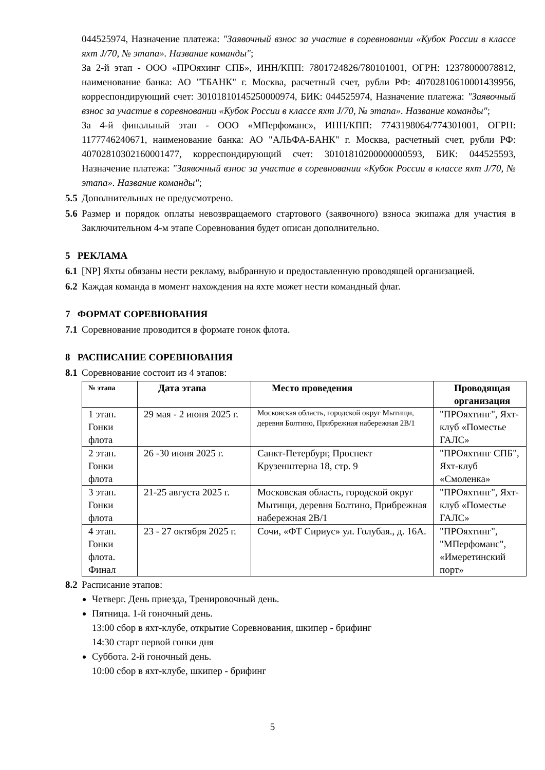044525974, Назначение платежа: "Заявочный взнос за участие в соревновании «Кубок России в классе яхт J/70, № этапа». Название команды";
За 2-й этап - ООО «ПРОяхинг СПБ», ИНН/КПП: 7801724826/780101001, ОГРН: 12378000078812, наименование банка: АО "ТБАНК" г. Москва, расчетный счет, рубли РФ: 40702810610001439956, корреспондирующий счет: 30101810145250000974, БИК: 044525974, Назначение платежа: "Заявочный взнос за участие в соревновании «Кубок России в классе яхт J/70, № этапа». Название команды";
За 4-й финальный этап - ООО «МПерфоманс», ИНН/КПП: 7743198064/774301001, ОГРН: 1177746240671, наименование банка: АО "АЛЬФА-БАНК" г. Москва, расчетный счет, рубли РФ: 40702810302160001477, корреспондирующий счет: 30101810200000000593, БИК: 044525593, Назначение платежа: "Заявочный взнос за участие в соревновании «Кубок России в классе яхт J/70, № этапа». Название команды";
5.5 Дополнительных не предусмотрено.
5.6 Размер и порядок оплаты невозвращаемого стартового (заявочного) взноса экипажа для участия в Заключительном 4-м этапе Соревнования будет описан дополнительно.
5 РЕКЛАМА
6.1 [NP] Яхты обязаны нести рекламу, выбранную и предоставленную проводящей организацией.
6.2 Каждая команда в момент нахождения на яхте может нести командный флаг.
7 ФОРМАТ СОРЕВНОВАНИЯ
7.1 Соревнование проводится в формате гонок флота.
8 РАСПИСАНИЕ СОРЕВНОВАНИЯ
8.1 Соревнование состоит из 4 этапов:
| № этапа | Дата этапа | Место проведения | Проводящая организация |
| --- | --- | --- | --- |
| 1 этап. Гонки флота | 29 мая - 2 июня 2025 г. | Московская область, городской округ Мытищи, деревня Болтино, Прибрежная набережная 2В/1 | "ПРОяхтинг", Яхт-клуб «Поместье ГАЛС» |
| 2 этап. Гонки флота | 26 -30 июня 2025 г. | Санкт-Петербург, Проспект Крузенштерна 18, стр. 9 | "ПРОяхтинг СПБ", Яхт-клуб «Смоленка» |
| 3 этап. Гонки флота | 21-25 августа 2025 г. | Московская область, городской округ Мытищи, деревня Болтино, Прибрежная набережная 2В/1 | "ПРОяхтинг", Яхт-клуб «Поместье ГАЛС» |
| 4 этап. Гонки флота. Финал | 23 - 27 октября 2025 г. | Сочи, «ФТ Сириус» ул. Голубая., д. 16А. | "ПРОяхтинг", "МПерфоманс", «Имеретинский порт» |
8.2 Расписание этапов:
Четверг. День приезда, Тренировочный день.
Пятница. 1-й гоночный день.
13:00 сбор в яхт-клубе, открытие Соревнования, шкипер - брифинг
14:30 старт первой гонки дня
Суббота. 2-й гоночный день.
10:00 сбор в яхт-клубе, шкипер - брифинг
5